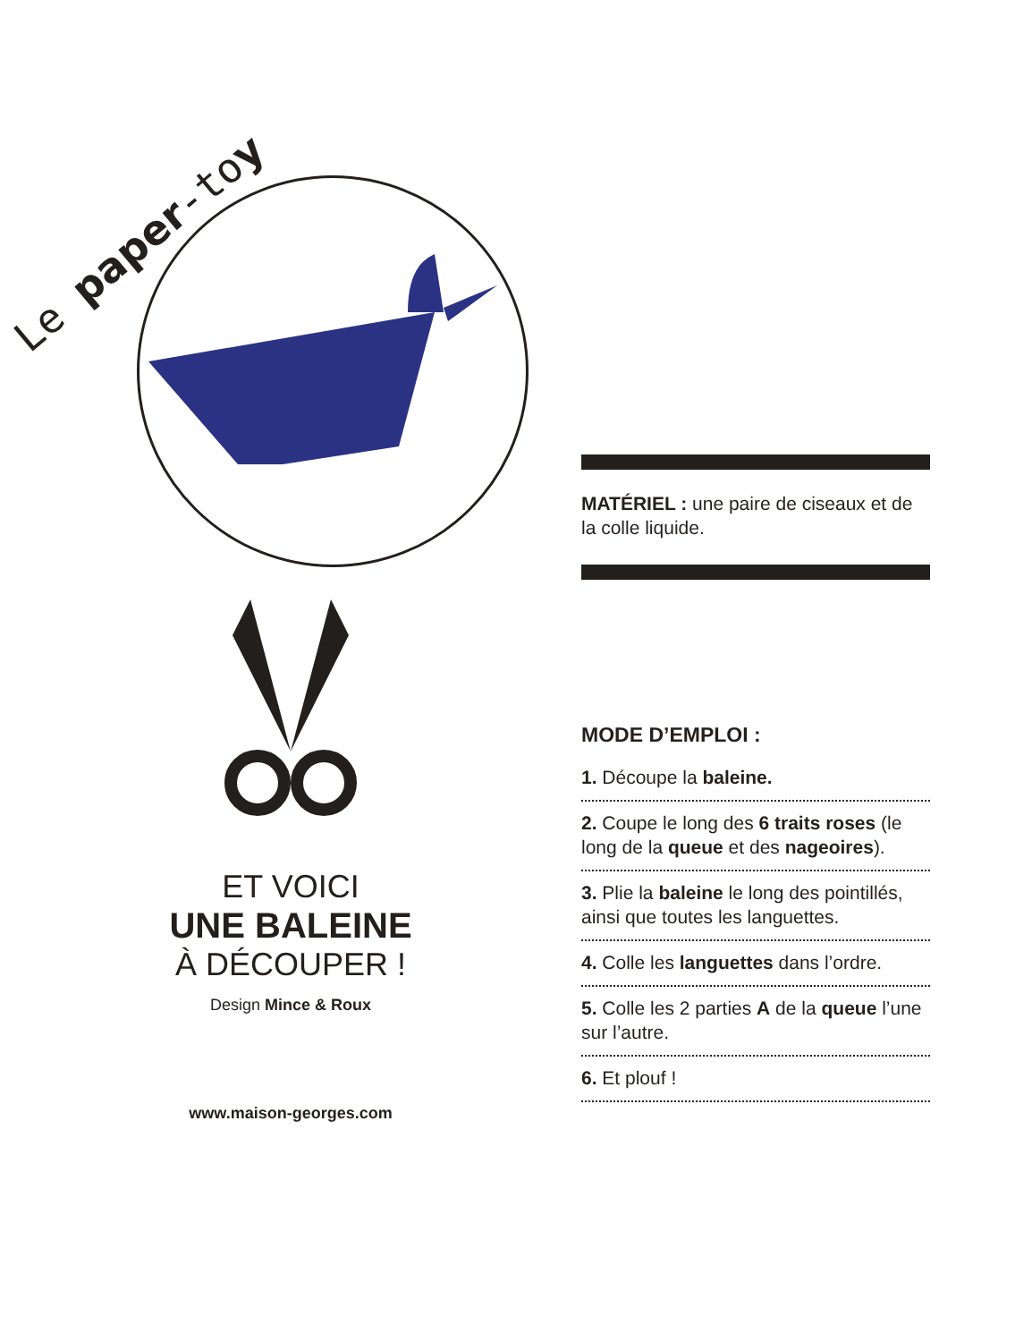Le paper-toy
ET VOICI
UNE BALEINE
À DÉCOUPER !
Design Mince & Roux
www.maison-georges.com
MATÉRIEL : une paire de ciseaux et de la colle liquide.
MODE D’EMPLOI :
1. Découpe la baleine.
2. Coupe le long des 6 traits roses (le long de la queue et des nageoires).
3. Plie la baleine le long des pointillés, ainsi que toutes les languettes.
4. Colle les languettes dans l’ordre.
5. Colle les 2 parties A de la queue l’une sur l’autre.
6. Et plouf !